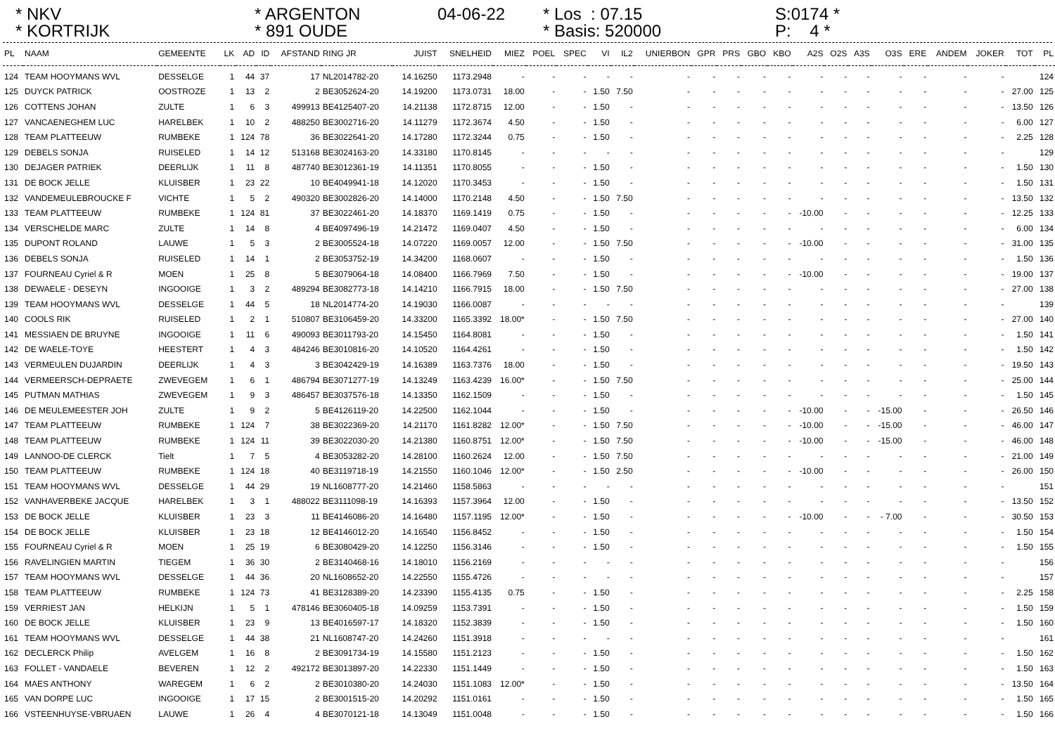* NKV * KORTRIJK
* ARGENTON * 891 OUDE
04-06-22
* Los : 07.15 * Basis: 520000
S:0174 * P: 4 *
| PL | NAAM | GEMEENTE | LK | AD | ID | AFSTAND | RING JR | JUIST | SNELHEID | MIEZ | POEL | SPEC | VI | IL2 | UNIERBON | GPR | PRS | GBO | KBO | A2S | O2S | A3S | O3S | ERE | ANDEM | JOKER | TOT | PL |
| --- | --- | --- | --- | --- | --- | --- | --- | --- | --- | --- | --- | --- | --- | --- | --- | --- | --- | --- | --- | --- | --- | --- | --- | --- | --- | --- | --- | --- |
| 124 | TEAM HOOYMANS WVL | DESSELGE | 1 | 44 | 37 | 17 | NL2014782-20 | 14.16250 | 1173.2948 | - | - | - | - | - | - | - | - | - | - | - | - | - | - | - | - | - | | 124 |
| 125 | DUYCK PATRICK | OOSTROZE | 1 | 13 | 2 | 2 | BE3052624-20 | 14.19200 | 1173.0731 | 18.00 | - | - | 1.50 | 7.50 | - | - | - | - | - | - | - | - | - | - | - | - | 27.00 | 125 |
| 126 | COTTENS JOHAN | ZULTE | 1 | 6 | 3 | 499913 | BE4125407-20 | 14.21138 | 1172.8715 | 12.00 | - | - | 1.50 | - | - | - | - | - | - | - | - | - | - | - | - | - | 13.50 | 126 |
| 127 | VANCAENEGHEM LUC | HARELBEK | 1 | 10 | 2 | 488250 | BE3002716-20 | 14.11279 | 1172.3674 | 4.50 | - | - | 1.50 | - | - | - | - | - | - | - | - | - | - | - | - | - | 6.00 | 127 |
| 128 | TEAM PLATTEEUW | RUMBEKE | 1 | 124 | 78 | 36 | BE3022641-20 | 14.17280 | 1172.3244 | 0.75 | - | - | 1.50 | - | - | - | - | - | - | - | - | - | - | - | - | - | 2.25 | 128 |
| 129 | DEBELS SONJA | RUISELED | 1 | 14 | 12 | 513168 | BE3024163-20 | 14.33180 | 1170.8145 | - | - | - | - | - | - | - | - | - | - | - | - | - | - | - | - | - | | 129 |
| 130 | DEJAGER PATRIEK | DEERLIJK | 1 | 11 | 8 | 487740 | BE3012361-19 | 14.11351 | 1170.8055 | - | - | - | 1.50 | - | - | - | - | - | - | - | - | - | - | - | - | - | 1.50 | 130 |
| 131 | DE BOCK JELLE | KLUISBER | 1 | 23 | 22 | 10 | BE4049941-18 | 14.12020 | 1170.3453 | - | - | - | 1.50 | - | - | - | - | - | - | - | - | - | - | - | - | - | 1.50 | 131 |
| 132 | VANDEMEULEBROUCKE F | VICHTE | 1 | 5 | 2 | 490320 | BE3002826-20 | 14.14000 | 1170.2148 | 4.50 | - | - | 1.50 | 7.50 | - | - | - | - | - | - | - | - | - | - | - | - | 13.50 | 132 |
| 133 | TEAM PLATTEEUW | RUMBEKE | 1 | 124 | 81 | 37 | BE3022461-20 | 14.18370 | 1169.1419 | 0.75 | - | - | 1.50 | - | - | - | - | - | - | -10.00 | - | - | - | - | - | - | 12.25 | 133 |
| 134 | VERSCHELDE MARC | ZULTE | 1 | 14 | 8 | 4 | BE4097496-19 | 14.21472 | 1169.0407 | 4.50 | - | - | 1.50 | - | - | - | - | - | - | - | - | - | - | - | - | - | 6.00 | 134 |
| 135 | DUPONT ROLAND | LAUWE | 1 | 5 | 3 | 2 | BE3005524-18 | 14.07220 | 1169.0057 | 12.00 | - | - | 1.50 | 7.50 | - | - | - | - | - | -10.00 | - | - | - | - | - | - | 31.00 | 135 |
| 136 | DEBELS SONJA | RUISELED | 1 | 14 | 1 | 2 | BE3053752-19 | 14.34200 | 1168.0607 | - | - | - | 1.50 | - | - | - | - | - | - | - | - | - | - | - | - | - | 1.50 | 136 |
| 137 | FOURNEAU Cyriel & R | MOEN | 1 | 25 | 8 | 5 | BE3079064-18 | 14.08400 | 1166.7969 | 7.50 | - | - | 1.50 | - | - | - | - | - | - | -10.00 | - | - | - | - | - | - | 19.00 | 137 |
| 138 | DEWAELE - DESEYN | INGOOIGE | 1 | 3 | 2 | 489294 | BE3082773-18 | 14.14210 | 1166.7915 | 18.00 | - | - | 1.50 | 7.50 | - | - | - | - | - | - | - | - | - | - | - | - | 27.00 | 138 |
| 139 | TEAM HOOYMANS WVL | DESSELGE | 1 | 44 | 5 | 18 | NL2014774-20 | 14.19030 | 1166.0087 | - | - | - | - | - | - | - | - | - | - | - | - | - | - | - | - | - | | 139 |
| 140 | COOLS RIK | RUISELED | 1 | 2 | 1 | 510807 | BE3106459-20 | 14.33200 | 1165.3392 | 18.00* | - | - | 1.50 | 7.50 | - | - | - | - | - | - | - | - | - | - | - | - | 27.00 | 140 |
| 141 | MESSIAEN DE BRUYNE | INGOOIGE | 1 | 11 | 6 | 490093 | BE3011793-20 | 14.15450 | 1164.8081 | - | - | - | 1.50 | - | - | - | - | - | - | - | - | - | - | - | - | - | 1.50 | 141 |
| 142 | DE WAELE-TOYE | HEESTERT | 1 | 4 | 3 | 484246 | BE3010816-20 | 14.10520 | 1164.4261 | - | - | - | 1.50 | - | - | - | - | - | - | - | - | - | - | - | - | - | 1.50 | 142 |
| 143 | VERMEULEN DUJARDIN | DEERLIJK | 1 | 4 | 3 | 3 | BE3042429-19 | 14.16389 | 1163.7376 | 18.00 | - | - | 1.50 | - | - | - | - | - | - | - | - | - | - | - | - | - | 19.50 | 143 |
| 144 | VERMEERSCH-DEPRAETE | ZWEVEGEM | 1 | 6 | 1 | 486794 | BE3071277-19 | 14.13249 | 1163.4239 | 16.00* | - | - | 1.50 | 7.50 | - | - | - | - | - | - | - | - | - | - | - | - | 25.00 | 144 |
| 145 | PUTMAN MATHIAS | ZWEVEGEM | 1 | 9 | 3 | 486457 | BE3037576-18 | 14.13350 | 1162.1509 | - | - | - | 1.50 | - | - | - | - | - | - | - | - | - | - | - | - | - | 1.50 | 145 |
| 146 | DE MEULEMEESTER JOH | ZULTE | 1 | 9 | 2 | 5 | BE4126119-20 | 14.22500 | 1162.1044 | - | - | - | 1.50 | - | - | - | - | - | - | -10.00 | - | - | -15.00 | - | - | - | 26.50 | 146 |
| 147 | TEAM PLATTEEUW | RUMBEKE | 1 | 124 | 7 | 38 | BE3022369-20 | 14.21170 | 1161.8282 | 12.00* | - | - | 1.50 | 7.50 | - | - | - | - | - | -10.00 | - | - | -15.00 | - | - | - | 46.00 | 147 |
| 148 | TEAM PLATTEEUW | RUMBEKE | 1 | 124 | 11 | 39 | BE3022030-20 | 14.21380 | 1160.8751 | 12.00* | - | - | 1.50 | 7.50 | - | - | - | - | - | -10.00 | - | - | -15.00 | - | - | - | 46.00 | 148 |
| 149 | LANNOO-DE CLERCK | Tielt | 1 | 7 | 5 | 4 | BE3053282-20 | 14.28100 | 1160.2624 | 12.00 | - | - | 1.50 | 7.50 | - | - | - | - | - | - | - | - | - | - | - | - | 21.00 | 149 |
| 150 | TEAM PLATTEEUW | RUMBEKE | 1 | 124 | 18 | 40 | BE3119718-19 | 14.21550 | 1160.1046 | 12.00* | - | - | 1.50 | 2.50 | - | - | - | - | - | -10.00 | - | - | - | - | - | - | 26.00 | 150 |
| 151 | TEAM HOOYMANS WVL | DESSELGE | 1 | 44 | 29 | 19 | NL1608777-20 | 14.21460 | 1158.5863 | - | - | - | - | - | - | - | - | - | - | - | - | - | - | - | - | - | | 151 |
| 152 | VANHAVERBEKE JACQUE | HARELBEK | 1 | 3 | 1 | 488022 | BE3111098-19 | 14.16393 | 1157.3964 | 12.00 | - | - | 1.50 | - | - | - | - | - | - | - | - | - | - | - | - | - | 13.50 | 152 |
| 153 | DE BOCK JELLE | KLUISBER | 1 | 23 | 3 | 11 | BE4146086-20 | 14.16480 | 1157.1195 | 12.00* | - | - | 1.50 | - | - | - | - | - | - | -10.00 | - | - | - 7.00 | - | - | - | 30.50 | 153 |
| 154 | DE BOCK JELLE | KLUISBER | 1 | 23 | 18 | 12 | BE4146012-20 | 14.16540 | 1156.8452 | - | - | - | 1.50 | - | - | - | - | - | - | - | - | - | - | - | - | - | 1.50 | 154 |
| 155 | FOURNEAU Cyriel & R | MOEN | 1 | 25 | 19 | 6 | BE3080429-20 | 14.12250 | 1156.3146 | - | - | - | 1.50 | - | - | - | - | - | - | - | - | - | - | - | - | - | 1.50 | 155 |
| 156 | RAVELINGIEN MARTIN | TIEGEM | 1 | 36 | 30 | 2 | BE3140468-16 | 14.18010 | 1156.2169 | - | - | - | - | - | - | - | - | - | - | - | - | - | - | - | - | - | | 156 |
| 157 | TEAM HOOYMANS WVL | DESSELGE | 1 | 44 | 36 | 20 | NL1608652-20 | 14.22550 | 1155.4726 | - | - | - | - | - | - | - | - | - | - | - | - | - | - | - | - | - | | 157 |
| 158 | TEAM PLATTEEUW | RUMBEKE | 1 | 124 | 73 | 41 | BE3128389-20 | 14.23390 | 1155.4135 | 0.75 | - | - | 1.50 | - | - | - | - | - | - | - | - | - | - | - | - | - | 2.25 | 158 |
| 159 | VERRIEST JAN | HELKIJN | 1 | 5 | 1 | 478146 | BE3060405-18 | 14.09259 | 1153.7391 | - | - | - | 1.50 | - | - | - | - | - | - | - | - | - | - | - | - | - | 1.50 | 159 |
| 160 | DE BOCK JELLE | KLUISBER | 1 | 23 | 9 | 13 | BE4016597-17 | 14.18320 | 1152.3839 | - | - | - | 1.50 | - | - | - | - | - | - | - | - | - | - | - | - | - | 1.50 | 160 |
| 161 | TEAM HOOYMANS WVL | DESSELGE | 1 | 44 | 38 | 21 | NL1608747-20 | 14.24260 | 1151.3918 | - | - | - | - | - | - | - | - | - | - | - | - | - | - | - | - | - | | 161 |
| 162 | DECLERCK Philip | AVELGEM | 1 | 16 | 8 | 2 | BE3091734-19 | 14.15580 | 1151.2123 | - | - | - | 1.50 | - | - | - | - | - | - | - | - | - | - | - | - | - | 1.50 | 162 |
| 163 | FOLLET - VANDAELE | BEVEREN | 1 | 12 | 2 | 492172 | BE3013897-20 | 14.22330 | 1151.1449 | - | - | - | 1.50 | - | - | - | - | - | - | - | - | - | - | - | - | - | 1.50 | 163 |
| 164 | MAES ANTHONY | WAREGEM | 1 | 6 | 2 | 2 | BE3010380-20 | 14.24030 | 1151.1083 | 12.00* | - | - | 1.50 | - | - | - | - | - | - | - | - | - | - | - | - | - | 13.50 | 164 |
| 165 | VAN DORPE LUC | INGOOIGE | 1 | 17 | 15 | 2 | BE3001515-20 | 14.20292 | 1151.0161 | - | - | - | 1.50 | - | - | - | - | - | - | - | - | - | - | - | - | - | 1.50 | 165 |
| 166 | VSTEENHUYSE-VBRUAEN | LAUWE | 1 | 26 | 4 | 4 | BE3070121-18 | 14.13049 | 1151.0048 | - | - | - | 1.50 | - | - | - | - | - | - | - | - | - | - | - | - | - | 1.50 | 166 |